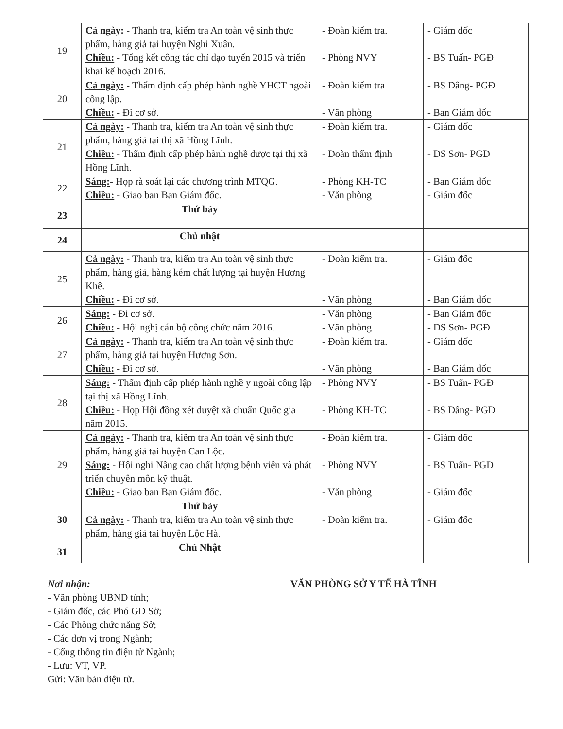| 19 | Cả ngày: - Thanh tra, kiểm tra An toàn vệ sinh thực phẩm, hàng giả tại huyện Nghi Xuân. Chiều: - Tổng kết công tác chỉ đạo tuyến 2015 và triển khai kế hoạch 2016. | - Đoàn kiểm tra. - Phòng NVY | - Giám đốc - BS Tuấn- PGĐ |
| 20 | Cả ngày: - Thẩm định cấp phép hành nghề YHCT ngoài công lập. Chiều: - Đi cơ sở. | - Đoàn kiểm tra - Văn phòng | - BS Dâng- PGĐ - Ban Giám đốc |
| 21 | Cả ngày: - Thanh tra, kiểm tra An toàn vệ sinh thực phẩm, hàng giả tại thị xã Hồng Lĩnh. Chiều: - Thẩm định cấp phép hành nghề dược tại thị xã Hồng Lĩnh. | - Đoàn kiểm tra. - Đoàn thẩm định | - Giám đốc - DS Sơn- PGĐ |
| 22 | Sáng: - Họp rà soát lại các chương trình MTQG. Chiều: - Giao ban Ban Giám đốc. | - Phòng KH-TC - Văn phòng | - Ban Giám đốc - Giám đốc |
| 23 | Thứ bảy | | |
| 24 | Chủ nhật | | |
| 25 | Cả ngày: - Thanh tra, kiểm tra An toàn vệ sinh thực phẩm, hàng giả, hàng kém chất lượng tại huyện Hương Khê. Chiều: - Đi cơ sở. | - Đoàn kiểm tra. - Văn phòng | - Giám đốc - Ban Giám đốc |
| 26 | Sáng: - Đi cơ sở. Chiều: - Hội nghị cán bộ công chức năm 2016. | - Văn phòng - Văn phòng | - Ban Giám đốc - DS Sơn- PGĐ |
| 27 | Cả ngày: - Thanh tra, kiểm tra An toàn vệ sinh thực phẩm, hàng giả tại huyện Hương Sơn. Chiều: - Đi cơ sở. | - Đoàn kiểm tra. - Văn phòng | - Giám đốc - Ban Giám đốc |
| 28 | Sáng: - Thẩm định cấp phép hành nghề y ngoài công lập tại thị xã Hồng Lĩnh. Chiều: - Họp Hội đồng xét duyệt xã chuẩn Quốc gia năm 2015. | - Phòng NVY - Phòng KH-TC | - BS Tuấn- PGĐ - BS Dâng- PGĐ |
| 29 | Cả ngày: - Thanh tra, kiểm tra An toàn vệ sinh thực phẩm, hàng giả tại huyện Can Lộc. Sáng: - Hội nghị Nâng cao chất lượng bệnh viện và phát triển chuyên môn kỹ thuật. Chiều: - Giao ban Ban Giám đốc. | - Đoàn kiểm tra. - Phòng NVY - Văn phòng | - Giám đốc - BS Tuấn- PGĐ - Giám đốc |
| 30 | Thứ bảy Cả ngày: - Thanh tra, kiểm tra An toàn vệ sinh thực phẩm, hàng giả tại huyện Lộc Hà. | - Đoàn kiểm tra. | - Giám đốc |
| 31 | Chủ Nhật | | |
Nơi nhận:
- Văn phòng UBND tỉnh;
- Giám đốc, các Phó GĐ Sở;
- Các Phòng chức năng Sở;
- Các đơn vị trong Ngành;
- Cổng thông tin điện tử Ngành;
- Lưu: VT, VP.
Gửi: Văn bản điện tử.
VĂN PHÒNG SỞ Y TẾ HÀ TĨNH